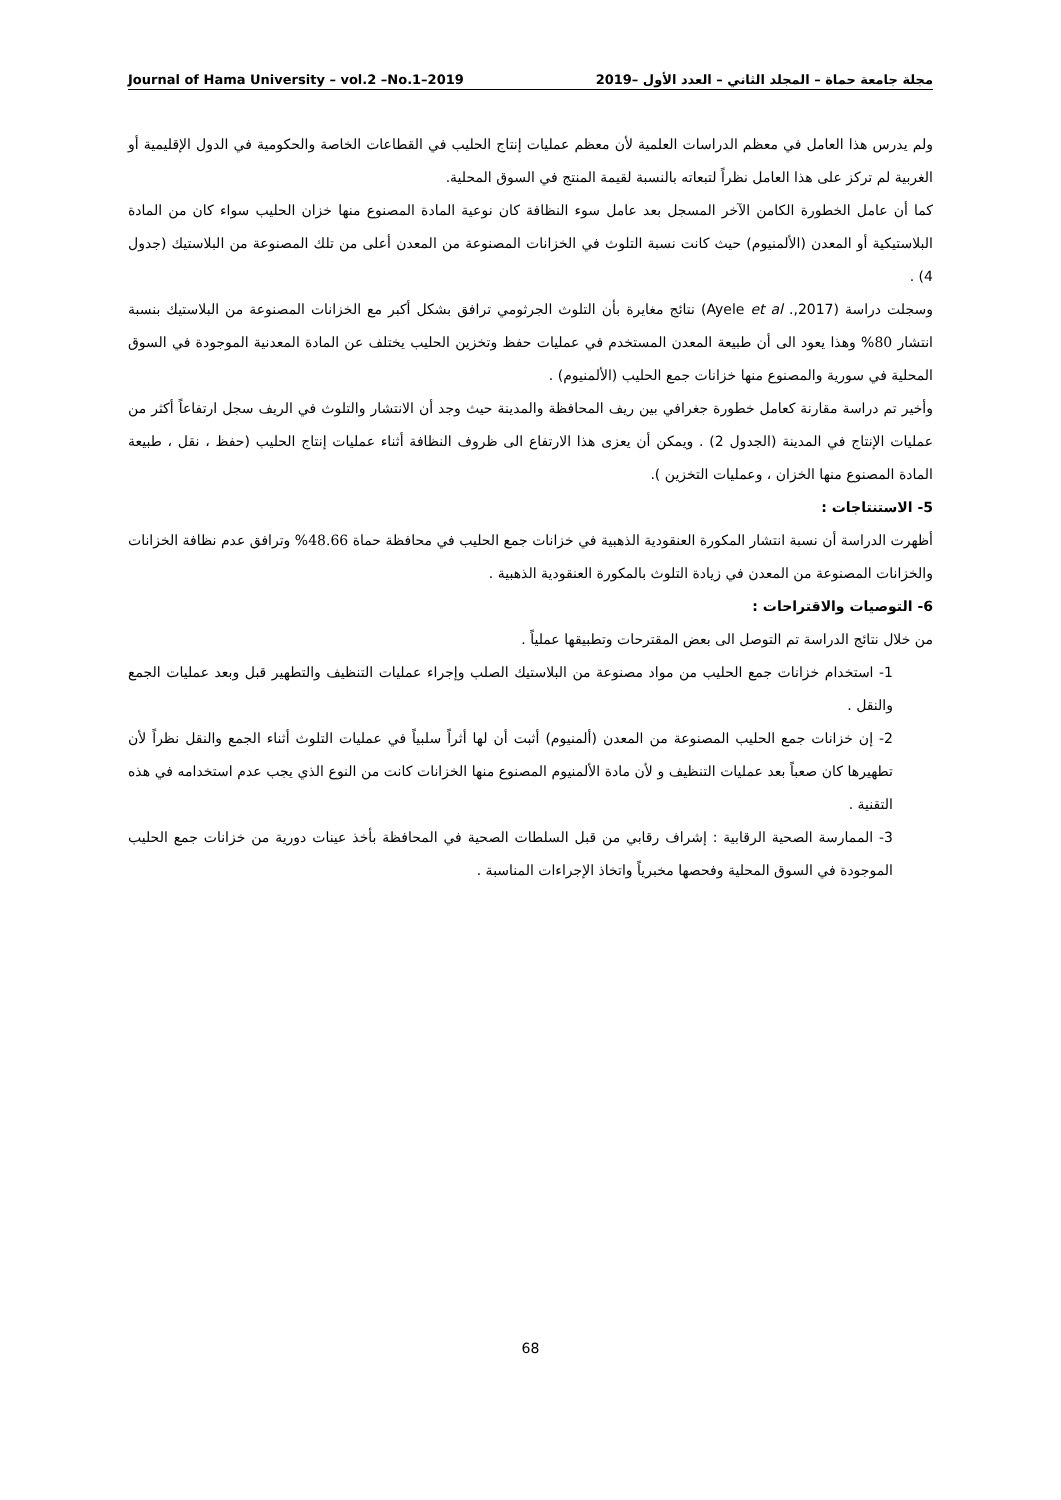Journal of Hama University – vol.2 –No.1–2019 مجلة جامعة حماة – المجلد الثاني – العدد الأول –2019
ولم يدرس هذا العامل في معظم الدراسات العلمية لأن معظم عمليات إنتاج الحليب في القطاعات الخاصة والحكومية في الدول الإقليمية أو الغربية لم تركز على هذا العامل نظراً لتبعاته بالنسبة لقيمة المنتج في السوق المحلية.
كما أن عامل الخطورة الكامن الآخر المسجل بعد عامل سوء النظافة كان نوعية المادة المصنوع منها خزان الحليب سواء كان من المادة البلاستيكية أو المعدن (الألمنيوم) حيث كانت نسبة التلوث في الخزانات المصنوعة من المعدن أعلى من تلك المصنوعة من البلاستيك (جدول 4) .
وسجلت دراسة (Ayele et al .,2017) نتائج مغايرة بأن التلوث الجرثومي ترافق بشكل أكبر مع الخزانات المصنوعة من البلاستيك بنسبة انتشار 80% وهذا يعود الى أن طبيعة المعدن المستخدم في عمليات حفظ وتخزين الحليب يختلف عن المادة المعدنية الموجودة في السوق المحلية في سورية والمصنوع منها خزانات جمع الحليب (الألمنيوم) .
وأخير تم دراسة مقارنة كعامل خطورة جغرافي بين ريف المحافظة والمدينة حيث وجد أن الانتشار والتلوث في الريف سجل ارتفاعاً أكثر من عمليات الإنتاج في المدينة (الجدول 2) . ويمكن أن يعزى هذا الارتفاع الى ظروف النظافة أثناء عمليات إنتاج الحليب (حفظ ، نقل ، طبيعة المادة المصنوع منها الخزان ، وعمليات التخزين ).
5- الاستنتاجات :
أظهرت الدراسة أن نسبة انتشار المكورة العنقودية الذهبية في خزانات جمع الحليب في محافظة حماة 48.66% وترافق عدم نظافة الخزانات والخزانات المصنوعة من المعدن في زيادة التلوث بالمكورة العنقودية الذهبية .
6- التوصيات والاقتراحات :
من خلال نتائج الدراسة تم التوصل الى بعض المقترحات وتطبيقها عملياً .
1- استخدام خزانات جمع الحليب من مواد مصنوعة من البلاستيك الصلب وإجراء عمليات التنظيف والتطهير قبل وبعد عمليات الجمع والنقل .
2- إن خزانات جمع الحليب المصنوعة من المعدن (ألمنيوم) أثبت أن لها أثراً سلبياً في عمليات التلوث أثناء الجمع والنقل نظراً لأن تطهيرها كان صعباً بعد عمليات التنظيف و لأن مادة الألمنيوم المصنوع منها الخزانات كانت من النوع الذي يجب عدم استخدامه في هذه التقنية .
3- الممارسة الصحية الرقابية : إشراف رقابي من قبل السلطات الصحية في المحافظة بأخذ عينات دورية من خزانات جمع الحليب الموجودة في السوق المحلية وفحصها مخبرياً واتخاذ الإجراءات المناسبة .
68